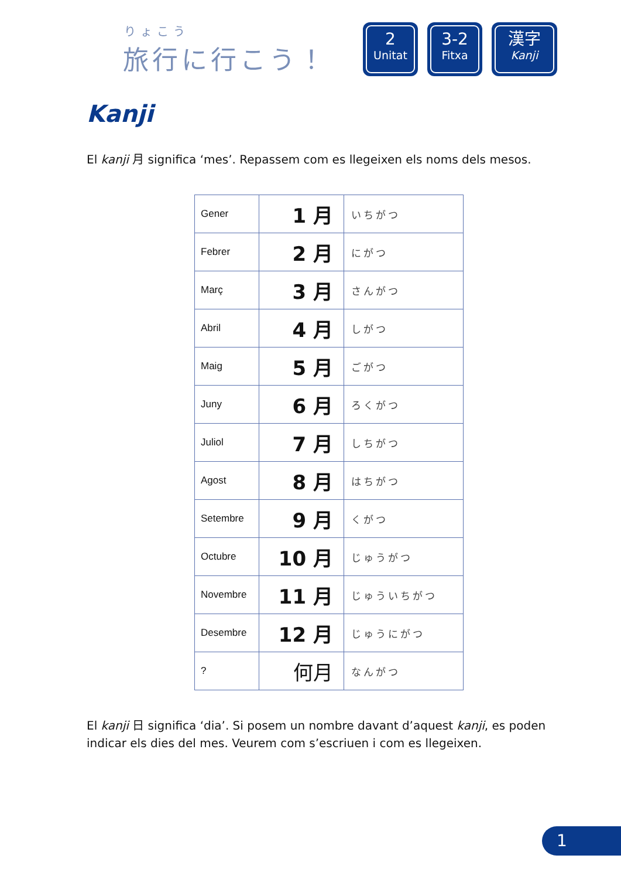りょこう
旅行に行こう！
2
Unitat
3-2
Fitxa
漢字
Kanji
Kanji
El kanji 月 significa ‘mes’. Repassem com es llegeixen els noms dels mesos.
| Gener | 1 月 | いちがつ |
| Febrer | 2 月 | にがつ |
| Març | 3 月 | さんがつ |
| Abril | 4 月 | しがつ |
| Maig | 5 月 | ごがつ |
| Juny | 6 月 | ろくがつ |
| Juliol | 7 月 | しちがつ |
| Agost | 8 月 | はちがつ |
| Setembre | 9 月 | くがつ |
| Octubre | 10 月 | じゅうがつ |
| Novembre | 11 月 | じゅういちがつ |
| Desembre | 12 月 | じゅうにがつ |
| ? | 何月 | なんがつ |
El kanji 日 significa ‘dia’. Si posem un nombre davant d’aquest kanji, es poden indicar els dies del mes. Veurem com s’escriuen i com es llegeixen.
1